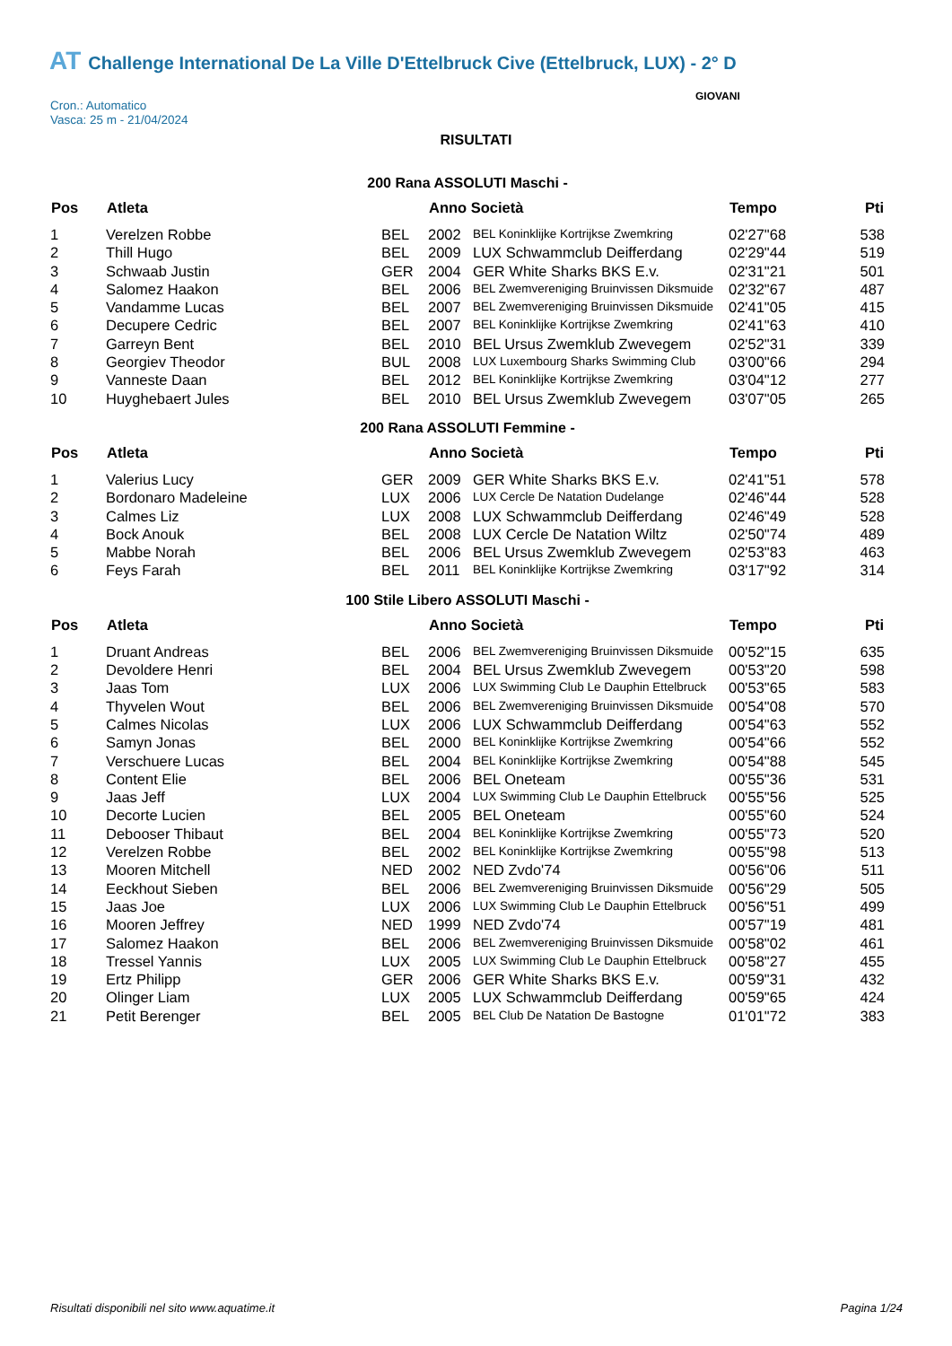AT Challenge International De La Ville D'Ettelbruck Cive (Ettelbruck, LUX) - 2° D
Cron.: Automatico
Vasca: 25 m - 21/04/2024
GIOVANI
RISULTATI
200 Rana ASSOLUTI Maschi -
| Pos | Atleta | | Anno Società | | Tempo | Pti |
| --- | --- | --- | --- | --- | --- | --- |
| 1 | Verelzen Robbe | BEL | 2002 | BEL Koninklijke Kortrijkse Zwemkring | 02'27"68 | 538 |
| 2 | Thill Hugo | BEL | 2009 | LUX Schwammclub Deifferdang | 02'29"44 | 519 |
| 3 | Schwaab Justin | GER | 2004 | GER White Sharks BKS E.v. | 02'31"21 | 501 |
| 4 | Salomez Haakon | BEL | 2006 | BEL Zwemvereniging Bruinvissen Diksmuide | 02'32"67 | 487 |
| 5 | Vandamme Lucas | BEL | 2007 | BEL Zwemvereniging Bruinvissen Diksmuide | 02'41"05 | 415 |
| 6 | Decupere Cedric | BEL | 2007 | BEL Koninklijke Kortrijkse Zwemkring | 02'41"63 | 410 |
| 7 | Garreyn Bent | BEL | 2010 | BEL Ursus Zwemklub Zwevegem | 02'52"31 | 339 |
| 8 | Georgiev Theodor | BUL | 2008 | LUX Luxembourg Sharks Swimming Club | 03'00"66 | 294 |
| 9 | Vanneste Daan | BEL | 2012 | BEL Koninklijke Kortrijkse Zwemkring | 03'04"12 | 277 |
| 10 | Huyghebaert Jules | BEL | 2010 | BEL Ursus Zwemklub Zwevegem | 03'07"05 | 265 |
200 Rana ASSOLUTI Femmine -
| Pos | Atleta | | Anno Società | | Tempo | Pti |
| --- | --- | --- | --- | --- | --- | --- |
| 1 | Valerius Lucy | GER | 2009 | GER White Sharks BKS E.v. | 02'41"51 | 578 |
| 2 | Bordonaro Madeleine | LUX | 2006 | LUX Cercle De Natation Dudelange | 02'46"44 | 528 |
| 3 | Calmes Liz | LUX | 2008 | LUX Schwammclub Deifferdang | 02'46"49 | 528 |
| 4 | Bock Anouk | BEL | 2008 | LUX Cercle De Natation Wiltz | 02'50"74 | 489 |
| 5 | Mabbe Norah | BEL | 2006 | BEL Ursus Zwemklub Zwevegem | 02'53"83 | 463 |
| 6 | Feys Farah | BEL | 2011 | BEL Koninklijke Kortrijkse Zwemkring | 03'17"92 | 314 |
100 Stile Libero ASSOLUTI Maschi -
| Pos | Atleta | | Anno Società | | Tempo | Pti |
| --- | --- | --- | --- | --- | --- | --- |
| 1 | Druant Andreas | BEL | 2006 | BEL Zwemvereniging Bruinvissen Diksmuide | 00'52"15 | 635 |
| 2 | Devoldere Henri | BEL | 2004 | BEL Ursus Zwemklub Zwevegem | 00'53"20 | 598 |
| 3 | Jaas Tom | LUX | 2006 | LUX Swimming Club Le Dauphin Ettelbruck | 00'53"65 | 583 |
| 4 | Thyvelen Wout | BEL | 2006 | BEL Zwemvereniging Bruinvissen Diksmuide | 00'54"08 | 570 |
| 5 | Calmes Nicolas | LUX | 2006 | LUX Schwammclub Deifferdang | 00'54"63 | 552 |
| 6 | Samyn Jonas | BEL | 2000 | BEL Koninklijke Kortrijkse Zwemkring | 00'54"66 | 552 |
| 7 | Verschuere Lucas | BEL | 2004 | BEL Koninklijke Kortrijkse Zwemkring | 00'54"88 | 545 |
| 8 | Content Elie | BEL | 2006 | BEL Oneteam | 00'55"36 | 531 |
| 9 | Jaas Jeff | LUX | 2004 | LUX Swimming Club Le Dauphin Ettelbruck | 00'55"56 | 525 |
| 10 | Decorte Lucien | BEL | 2005 | BEL Oneteam | 00'55"60 | 524 |
| 11 | Debooser Thibaut | BEL | 2004 | BEL Koninklijke Kortrijkse Zwemkring | 00'55"73 | 520 |
| 12 | Verelzen Robbe | BEL | 2002 | BEL Koninklijke Kortrijkse Zwemkring | 00'55"98 | 513 |
| 13 | Mooren Mitchell | NED | 2002 | NED Zvdo'74 | 00'56"06 | 511 |
| 14 | Eeckhout Sieben | BEL | 2006 | BEL Zwemvereniging Bruinvissen Diksmuide | 00'56"29 | 505 |
| 15 | Jaas Joe | LUX | 2006 | LUX Swimming Club Le Dauphin Ettelbruck | 00'56"51 | 499 |
| 16 | Mooren Jeffrey | NED | 1999 | NED Zvdo'74 | 00'57"19 | 481 |
| 17 | Salomez Haakon | BEL | 2006 | BEL Zwemvereniging Bruinvissen Diksmuide | 00'58"02 | 461 |
| 18 | Tressel Yannis | LUX | 2005 | LUX Swimming Club Le Dauphin Ettelbruck | 00'58"27 | 455 |
| 19 | Ertz Philipp | GER | 2006 | GER White Sharks BKS E.v. | 00'59"31 | 432 |
| 20 | Olinger Liam | LUX | 2005 | LUX Schwammclub Deifferdang | 00'59"65 | 424 |
| 21 | Petit Berenger | BEL | 2005 | BEL Club De Natation De Bastogne | 01'01"72 | 383 |
Risultati disponibili nel sito www.aquatime.it Pagina 1/24